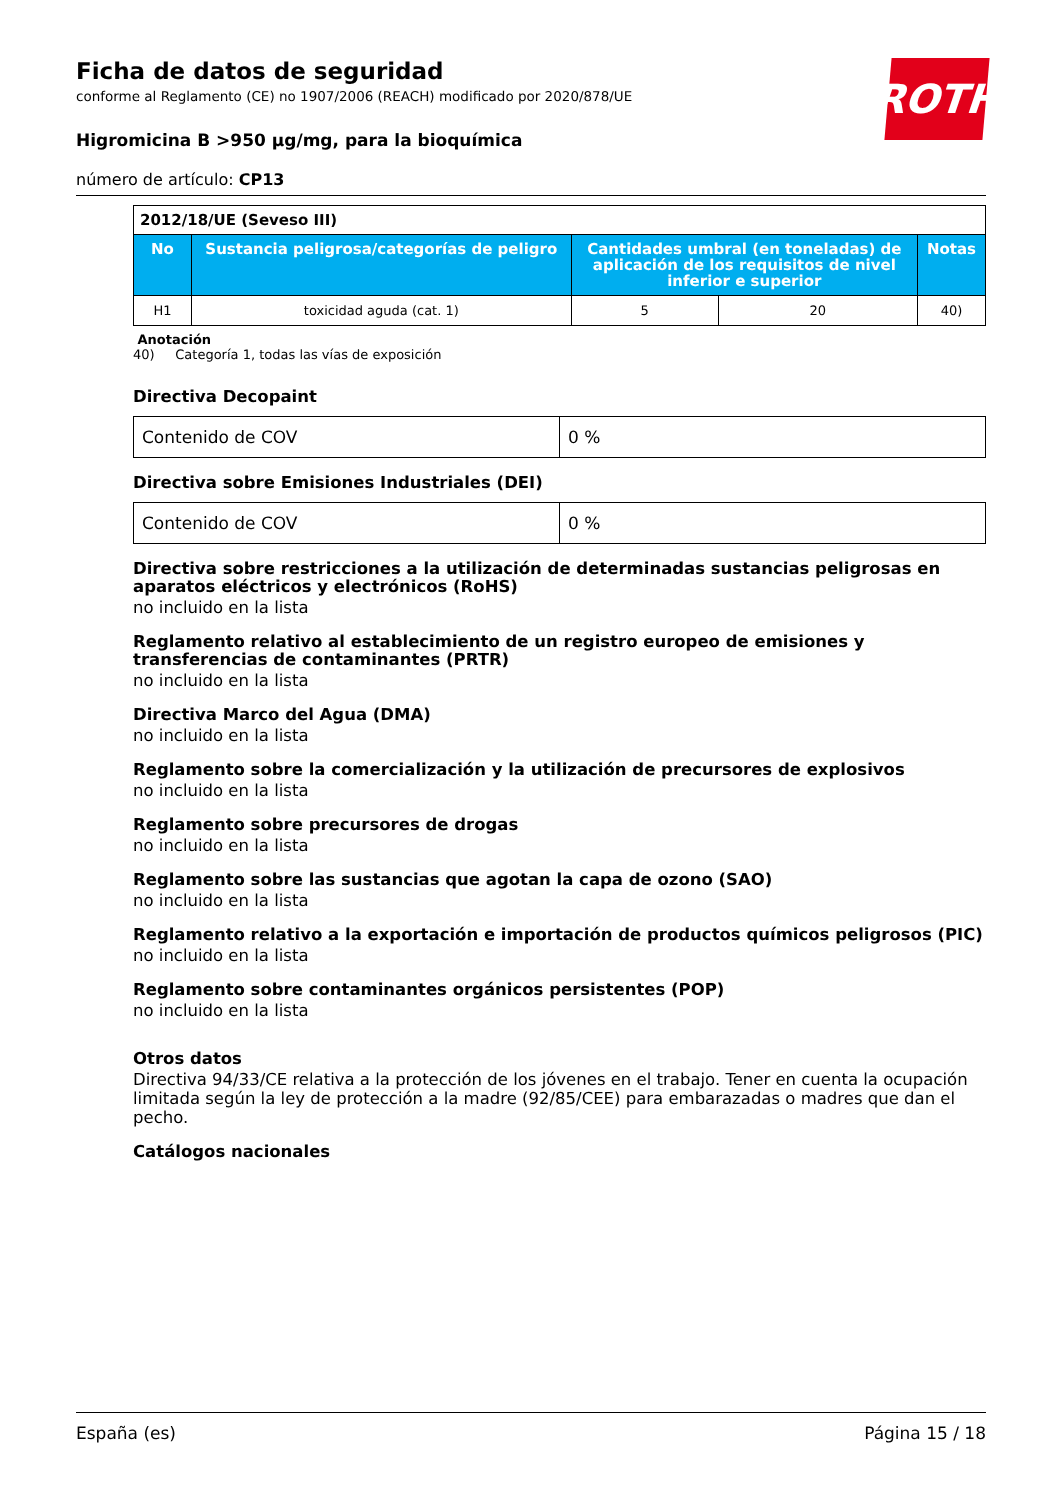ROTH
Ficha de datos de seguridad
conforme al Reglamento (CE) no 1907/2006 (REACH) modificado por 2020/878/UE
Higromicina B >950 µg/mg, para la bioquímica
número de artículo: CP13
| 2012/18/UE (Seveso III) | | | | |
| --- | --- | --- | --- | --- |
| No | Sustancia peligrosa/categorías de peligro | Cantidades umbral (en toneladas) de aplicación de los requisitos de nivel inferior e superior | | Notas |
| H1 | toxicidad aguda (cat. 1) | 5 | 20 | 40) |
Anotación
40) Categoría 1, todas las vías de exposición
Directiva Decopaint
| Contenido de COV | 0 % |
Directiva sobre Emisiones Industriales (DEI)
| Contenido de COV | 0 % |
Directiva sobre restricciones a la utilización de determinadas sustancias peligrosas en aparatos eléctricos y electrónicos (RoHS)
no incluido en la lista
Reglamento relativo al establecimiento de un registro europeo de emisiones y transferencias de contaminantes (PRTR)
no incluido en la lista
Directiva Marco del Agua (DMA)
no incluido en la lista
Reglamento sobre la comercialización y la utilización de precursores de explosivos
no incluido en la lista
Reglamento sobre precursores de drogas
no incluido en la lista
Reglamento sobre las sustancias que agotan la capa de ozono (SAO)
no incluido en la lista
Reglamento relativo a la exportación e importación de productos químicos peligrosos (PIC)
no incluido en la lista
Reglamento sobre contaminantes orgánicos persistentes (POP)
no incluido en la lista
Otros datos
Directiva 94/33/CE relativa a la protección de los jóvenes en el trabajo. Tener en cuenta la ocupación limitada según la ley de protección a la madre (92/85/CEE) para embarazadas o madres que dan el pecho.
Catálogos nacionales
España (es) Página 15 / 18